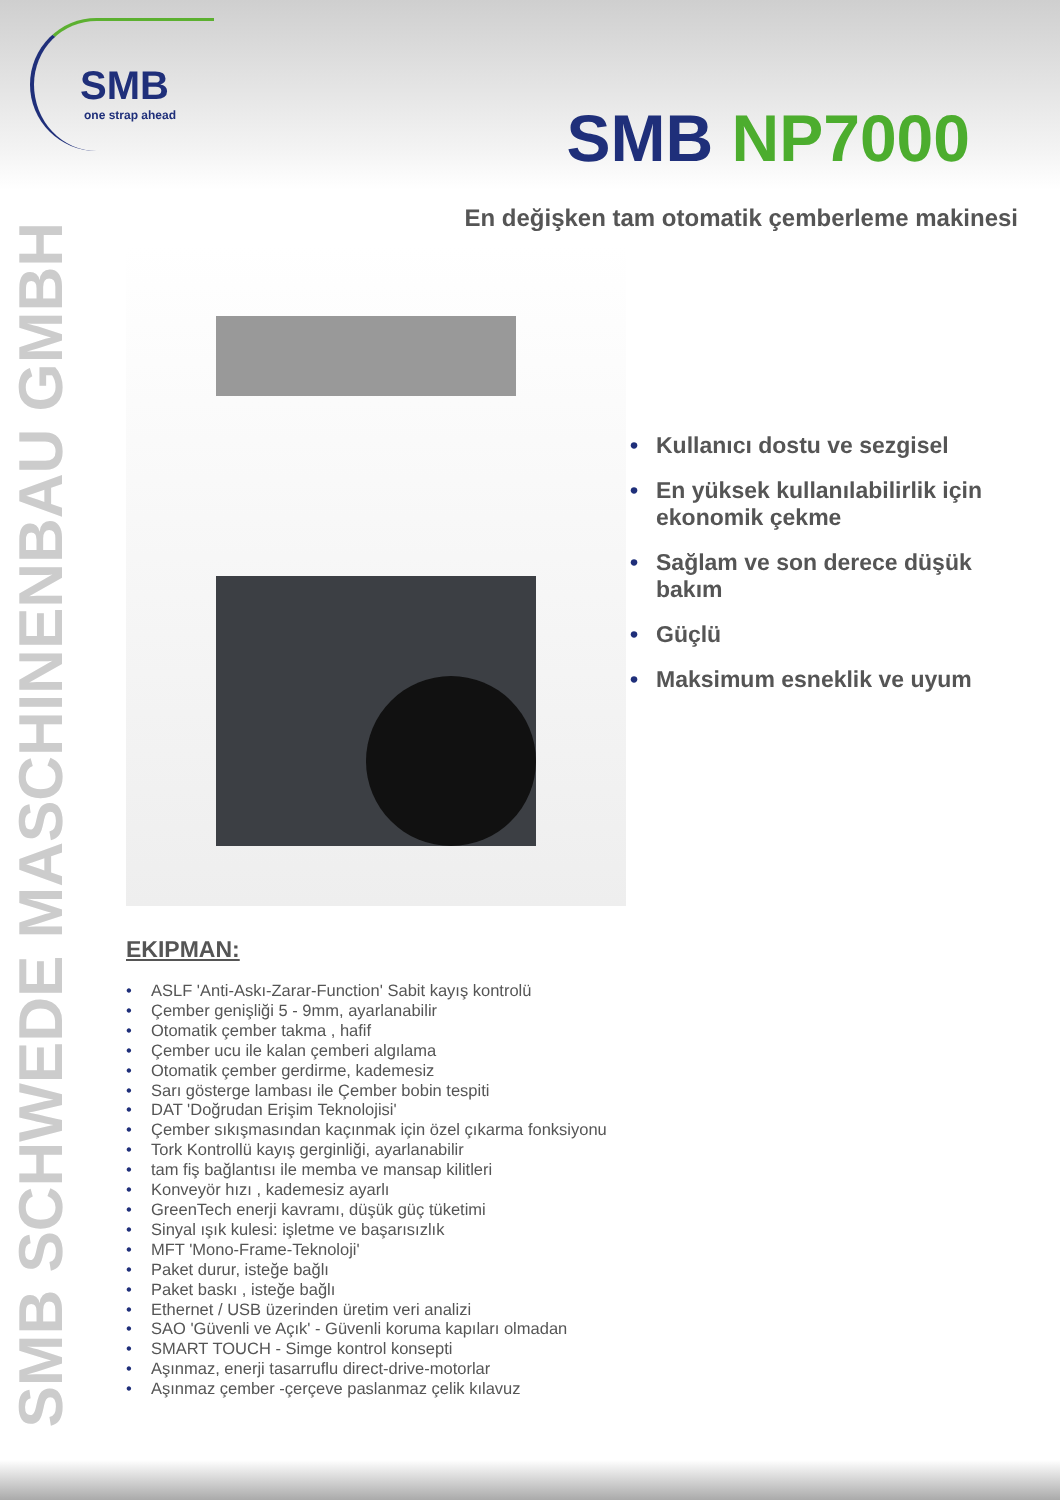SMB
one strap ahead
SMB NP7000
En değişken tam otomatik çemberleme makinesi
SMB SCHWEDE MASCHINENBAU GMBH
• Kullanıcı dostu ve sezgisel
• En yüksek kullanılabilirlik için ekonomik çekme
• Sağlam ve son derece düşük bakım
• Güçlü
• Maksimum esneklik ve uyum
EKIPMAN:
• ASLF 'Anti-Askı-Zarar-Function' Sabit kayış kontrolü
• Çember genişliği 5 - 9mm, ayarlanabilir
• Otomatik çember takma , hafif
• Çember ucu ile kalan çemberi algılama
• Otomatik çember gerdirme, kademesiz
• Sarı gösterge lambası ile Çember bobin tespiti
• DAT 'Doğrudan Erişim Teknolojisi'
• Çember sıkışmasından kaçınmak için özel çıkarma fonksiyonu
• Tork Kontrollü kayış gerginliği, ayarlanabilir
• tam fiş bağlantısı ile memba ve mansap kilitleri
• Konveyör hızı , kademesiz ayarlı
• GreenTech enerji kavramı, düşük güç tüketimi
• Sinyal ışık kulesi: işletme ve başarısızlık
• MFT 'Mono-Frame-Teknoloji'
• Paket durur, isteğe bağlı
• Paket baskı , isteğe bağlı
• Ethernet / USB üzerinden üretim veri analizi
• SAO 'Güvenli ve Açık' - Güvenli koruma kapıları olmadan
• SMART TOUCH - Simge kontrol konsepti
• Aşınmaz, enerji tasarruflu direct-drive-motorlar
• Aşınmaz çember -çerçeve paslanmaz çelik kılavuz